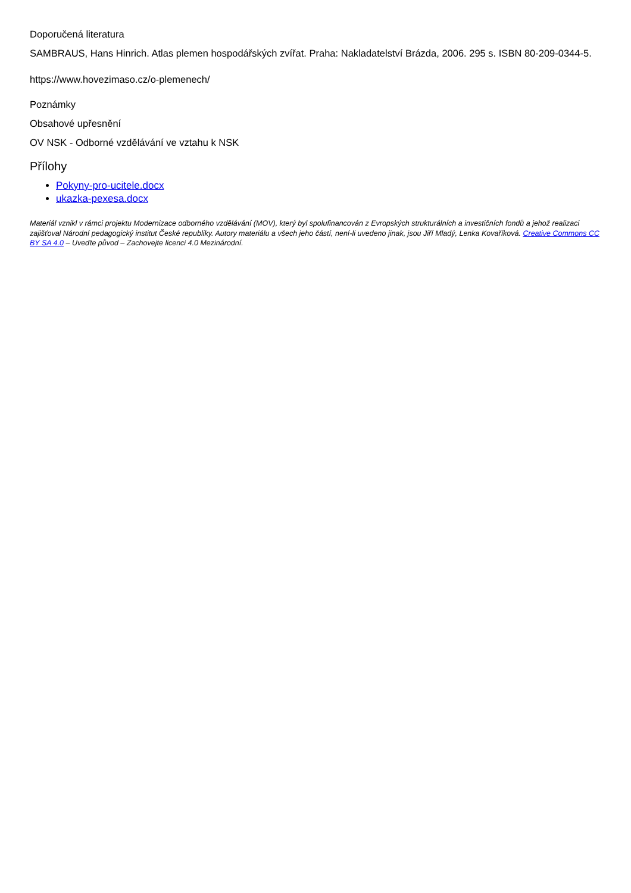Doporučená literatura
SAMBRAUS, Hans Hinrich. Atlas plemen hospodářských zvířat. Praha: Nakladatelství Brázda, 2006. 295 s. ISBN 80-209-0344-5.
https://www.hovezimaso.cz/o-plemenech/
Poznámky
Obsahové upřesnění
OV NSK - Odborné vzdělávání ve vztahu k NSK
Přílohy
Pokyny-pro-ucitele.docx
ukazka-pexesa.docx
Materiál vznikl v rámci projektu Modernizace odborného vzdělávání (MOV), který byl spolufinancován z Evropských strukturálních a investičních fondů a jehož realizaci zajišťoval Národní pedagogický institut České republiky. Autory materiálu a všech jeho částí, není-li uvedeno jinak, jsou Jiří Mladý, Lenka Kovaříková. Creative Commons CC BY SA 4.0 – Uveďte původ – Zachovejte licenci 4.0 Mezinárodní.